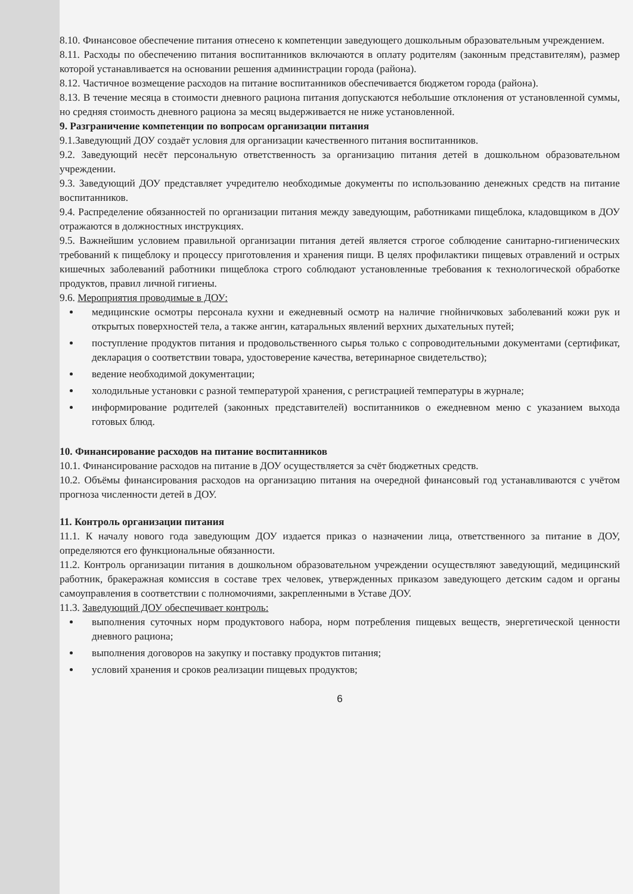8.10. Финансовое обеспечение питания отнесено к компетенции заведующего дошкольным образовательным учреждением.
8.11. Расходы по обеспечению питания воспитанников включаются в оплату родителям (законным представителям), размер которой устанавливается на основании решения администрации города (района).
8.12. Частичное возмещение расходов на питание воспитанников обеспечивается бюджетом города (района).
8.13. В течение месяца в стоимости дневного рациона питания допускаются небольшие отклонения от установленной суммы, но средняя стоимость дневного рациона за месяц выдерживается не ниже установленной.
9. Разграничение компетенции по вопросам организации питания
9.1.Заведующий ДОУ создаёт условия для организации качественного питания воспитанников.
9.2. Заведующий несёт персональную ответственность за организацию питания детей в дошкольном образовательном учреждении.
9.3. Заведующий ДОУ представляет учредителю необходимые документы по использованию денежных средств на питание воспитанников.
9.4. Распределение обязанностей по организации питания между заведующим, работниками пищеблока, кладовщиком в ДОУ отражаются в должностных инструкциях.
9.5. Важнейшим условием правильной организации питания детей является строгое соблюдение санитарно-гигиенических требований к пищеблоку и процессу приготовления и хранения пищи. В целях профилактики пищевых отравлений и острых кишечных заболеваний работники пищеблока строго соблюдают установленные требования к технологической обработке продуктов, правил личной гигиены.
9.6. Мероприятия проводимые в ДОУ:
медицинские осмотры персонала кухни и ежедневный осмотр на наличие гнойничковых заболеваний кожи рук и открытых поверхностей тела, а также ангин, катаральных явлений верхних дыхательных путей;
поступление продуктов питания и продовольственного сырья только с сопроводительными документами (сертификат, декларация о соответствии товара, удостоверение качества, ветеринарное свидетельство);
ведение необходимой документации;
холодильные установки с разной температурой хранения, с регистрацией температуры в журнале;
информирование родителей (законных представителей) воспитанников о ежедневном меню с указанием выхода готовых блюд.
10. Финансирование расходов на питание воспитанников
10.1. Финансирование расходов на питание в ДОУ осуществляется за счёт бюджетных средств.
10.2. Объёмы финансирования расходов на организацию питания на очередной финансовый год устанавливаются с учётом прогноза численности детей в ДОУ.
11. Контроль организации питания
11.1. К началу нового года заведующим ДОУ издается приказ о назначении лица, ответственного за питание в ДОУ, определяются его функциональные обязанности.
11.2. Контроль организации питания в дошкольном образовательном учреждении осуществляют заведующий, медицинский работник, бракеражная комиссия в составе трех человек, утвержденных приказом заведующего детским садом и органы самоуправления в соответствии с полномочиями, закрепленными в Уставе ДОУ.
11.3. Заведующий ДОУ обеспечивает контроль:
выполнения суточных норм продуктового набора, норм потребления пищевых веществ, энергетической ценности дневного рациона;
выполнения договоров на закупку и поставку продуктов питания;
условий хранения и сроков реализации пищевых продуктов;
6